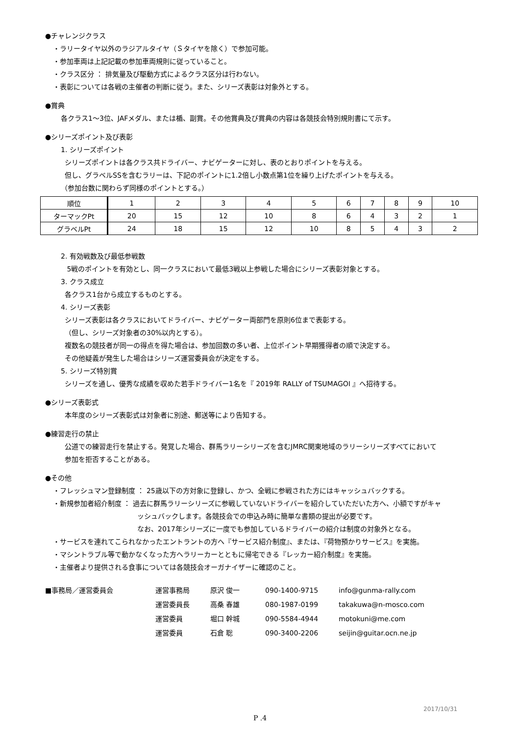●チャレンジクラス
・ラリータイヤ以外のラジアルタイヤ（Ｓタイヤを除く）で参加可能。
・参加車両は上記記載の参加車両規則に従っていること。
・クラス区分 ： 排気量及び駆動方式によるクラス区分は行わない。
・表彰については各戦の主催者の判断に従う。また、シリーズ表彰は対象外とする。
●賞典
各クラス1～3位、JAFメダル、または楯、副賞。その他賞典及び賞典の内容は各競技会特別規則書にて示す。
●シリーズポイント及び表彰
1. シリーズポイント
シリーズポイントは各クラス共ドライバー、ナビゲーターに対し、表のとおりポイントを与える。
但し、グラベルSSを含むラリーは、下記のポイントに1.2倍し小数点第1位を繰り上げたポイントを与える。
（参加台数に関わらず同様のポイントとする。）
| 順位 | 1 | 2 | 3 | 4 | 5 | 6 | 7 | 8 | 9 | 10 |
| ターマックPt | 20 | 15 | 12 | 10 | 8 | 6 | 4 | 3 | 2 | 1 |
| グラベルPt | 24 | 18 | 15 | 12 | 10 | 8 | 5 | 4 | 3 | 2 |
2. 有効戦数及び最低参戦数
5戦のポイントを有効とし、同一クラスにおいて最低3戦以上参戦した場合にシリーズ表彰対象とする。
3. クラス成立
各クラス1台から成立するものとする。
4. シリーズ表彰
シリーズ表彰は各クラスにおいてドライバー、ナビゲーター両部門を原則6位まで表彰する。
（但し、シリーズ対象者の30%以内とする）。
複数名の競技者が同一の得点を得た場合は、参加回数の多い者、上位ポイント早期獲得者の順で決定する。
その他疑義が発生した場合はシリーズ運営委員会が決定をする。
5. シリーズ特別賞
シリーズを通し、優秀な成績を収めた若手ドライバー1名を『 2019年 RALLY of TSUMAGOI 』へ招待する。
●シリーズ表彰式
本年度のシリーズ表彰式は対象者に別途、郵送等により告知する。
●練習走行の禁止
公道での練習走行を禁止する。発覚した場合、群馬ラリーシリーズを含むJMRC関東地域のラリーシリーズすべてにおいて
参加を拒否することがある。
●その他
・フレッシュマン登録制度 ： 25歳以下の方対象に登録し、かつ、全戦に参戦された方にはキャッシュバックする。
・新規参加者紹介制度 ： 過去に群馬ラリーシリーズに参戦していないドライバーを紹介していただいた方へ、小額ですがキャ
ッシュバックします。各競技会での申込み時に簡単な書類の提出が必要です。
なお、2017年シリーズに一度でも参加しているドライバーの紹介は制度の対象外となる。
・サービスを連れてこられなかったエントラントの方へ『サービス紹介制度』、または、『荷物預かりサービス』を実施。
・マシントラブル等で動かなくなった方へラリーカーとともに帰宅できる『レッカー紹介制度』を実施。
・主催者より提供される食事については各競技会オーガナイザーに確認のこと。
■事務局／運営委員会 運営事務局 原沢 俊一 090-1400-9715 info@gunma-rally.com 運営委員長 高桑 春雄 080-1987-0199 takakuwa@n-mosco.com 運営委員 堀口 幹城 090-5584-4944 motokuni@me.com 運営委員 石倉 聡 090-3400-2206 seijin@guitar.ocn.ne.jp
2017/10/31
P .4